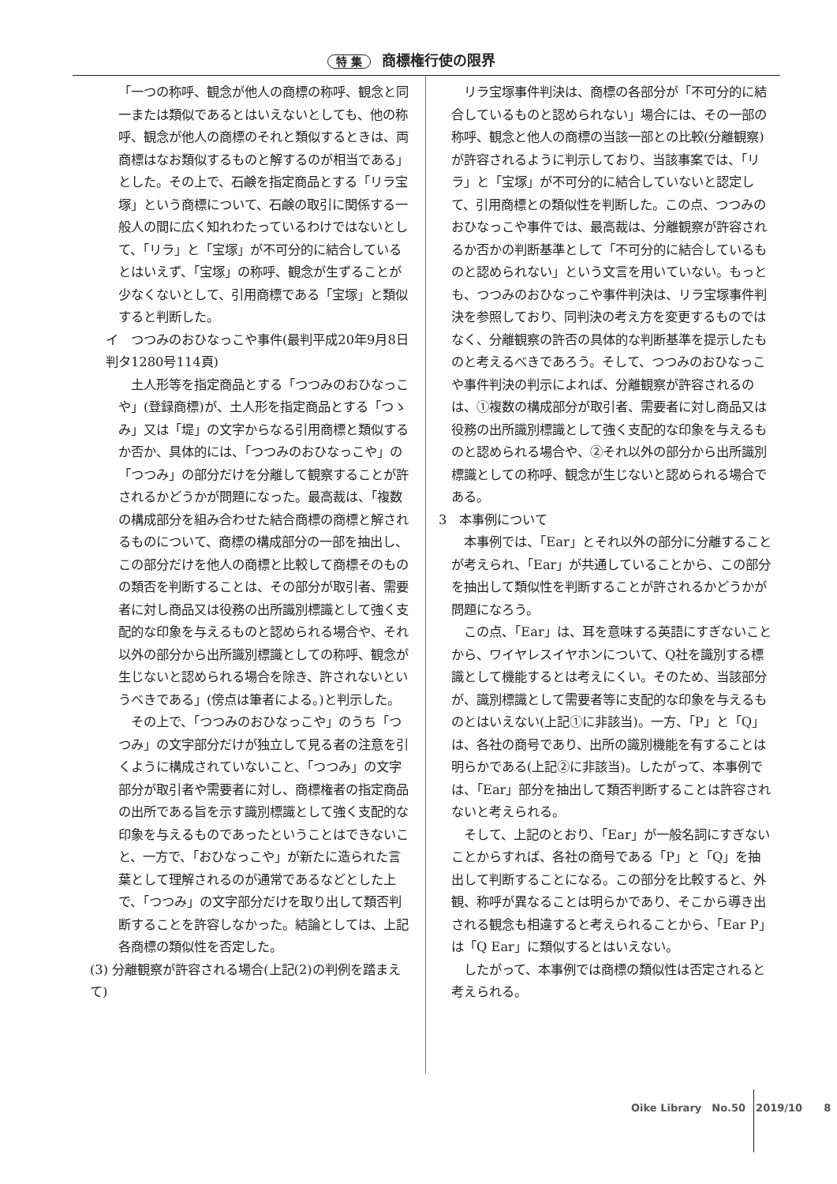特 集 商標権行使の限界
「一つの称呼、観念が他人の商標の称呼、観念と同一または類似であるとはいえないとしても、他の称呼、観念が他人の商標のそれと類似するときは、両商標はなお類似するものと解するのが相当である」とした。その上で、石鹸を指定商品とする「リラ宝塚」という商標について、石鹸の取引に関係する一般人の間に広く知れわたっているわけではないとして、「リラ」と「宝塚」が不可分的に結合しているとはいえず、「宝塚」の称呼、観念が生ずることが少なくないとして、引用商標である「宝塚」と類似すると判断した。
イ　つつみのおひなっこや事件(最判平成20年9月8日判タ1280号114頁)
土人形等を指定商品とする「つつみのおひなっこや」(登録商標)が、土人形を指定商品とする「つゝみ」又は「堤」の文字からなる引用商標と類似するか否か、具体的には、「つつみのおひなっこや」の「つつみ」の部分だけを分離して観察することが許されるかどうかが問題になった。最高裁は、「複数の構成部分を組み合わせた結合商標の商標と解されるものについて、商標の構成部分の一部を抽出し、この部分だけを他人の商標と比較して商標そのものの類否を判断することは、その部分が取引者、需要者に対し商品又は役務の出所識別標識として強く支配的な印象を与えるものと認められる場合や、それ以外の部分から出所識別標識としての称呼、観念が生じないと認められる場合を除き、許されないというべきである」(傍点は筆者による。)と判示した。
その上で、「つつみのおひなっこや」のうち「つつみ」の文字部分だけが独立して見る者の注意を引くように構成されていないこと、「つつみ」の文字部分が取引者や需要者に対し、商標権者の指定商品の出所である旨を示す識別標識として強く支配的な印象を与えるものであったということはできないこと、一方で、「おひなっこや」が新たに造られた言葉として理解されるのが通常であるなどとした上で、「つつみ」の文字部分だけを取り出して類否判断することを許容しなかった。結論としては、上記各商標の類似性を否定した。
(3) 分離観察が許容される場合(上記(2)の判例を踏まえて)
リラ宝塚事件判決は、商標の各部分が「不可分的に結合しているものと認められない」場合には、その一部の称呼、観念と他人の商標の当該一部との比較(分離観察)が許容されるように判示しており、当該事案では、「リラ」と「宝塚」が不可分的に結合していないと認定して、引用商標との類似性を判断した。この点、つつみのおひなっこや事件では、最高裁は、分離観察が許容されるか否かの判断基準として「不可分的に結合しているものと認められない」という文言を用いていない。もっとも、つつみのおひなっこや事件判決は、リラ宝塚事件判決を参照しており、同判決の考え方を変更するものではなく、分離観察の許否の具体的な判断基準を提示したものと考えるべきであろう。そして、つつみのおひなっこや事件判決の判示によれば、分離観察が許容されるのは、①複数の構成部分が取引者、需要者に対し商品又は役務の出所識別標識として強く支配的な印象を与えるものと認められる場合や、②それ以外の部分から出所識別標識としての称呼、観念が生じないと認められる場合である。
3　本事例について
本事例では、「Ear」とそれ以外の部分に分離することが考えられ、「Ear」が共通していることから、この部分を抽出して類似性を判断することが許されるかどうかが問題になろう。
この点、「Ear」は、耳を意味する英語にすぎないことから、ワイヤレスイヤホンについて、Q社を識別する標識として機能するとは考えにくい。そのため、当該部分が、識別標識として需要者等に支配的な印象を与えるものとはいえない(上記①に非該当)。一方、「P」と「Q」は、各社の商号であり、出所の識別機能を有することは明らかである(上記②に非該当)。したがって、本事例では、「Ear」部分を抽出して類否判断することは許容されないと考えられる。
そして、上記のとおり、「Ear」が一般名詞にすぎないことからすれば、各社の商号である「P」と「Q」を抽出して判断することになる。この部分を比較すると、外観、称呼が異なることは明らかであり、そこから導き出される観念も相違すると考えられることから、「Ear P」は「Q Ear」に類似するとはいえない。
したがって、本事例では商標の類似性は否定されると考えられる。
Oike Library　No.50　2019/10　8